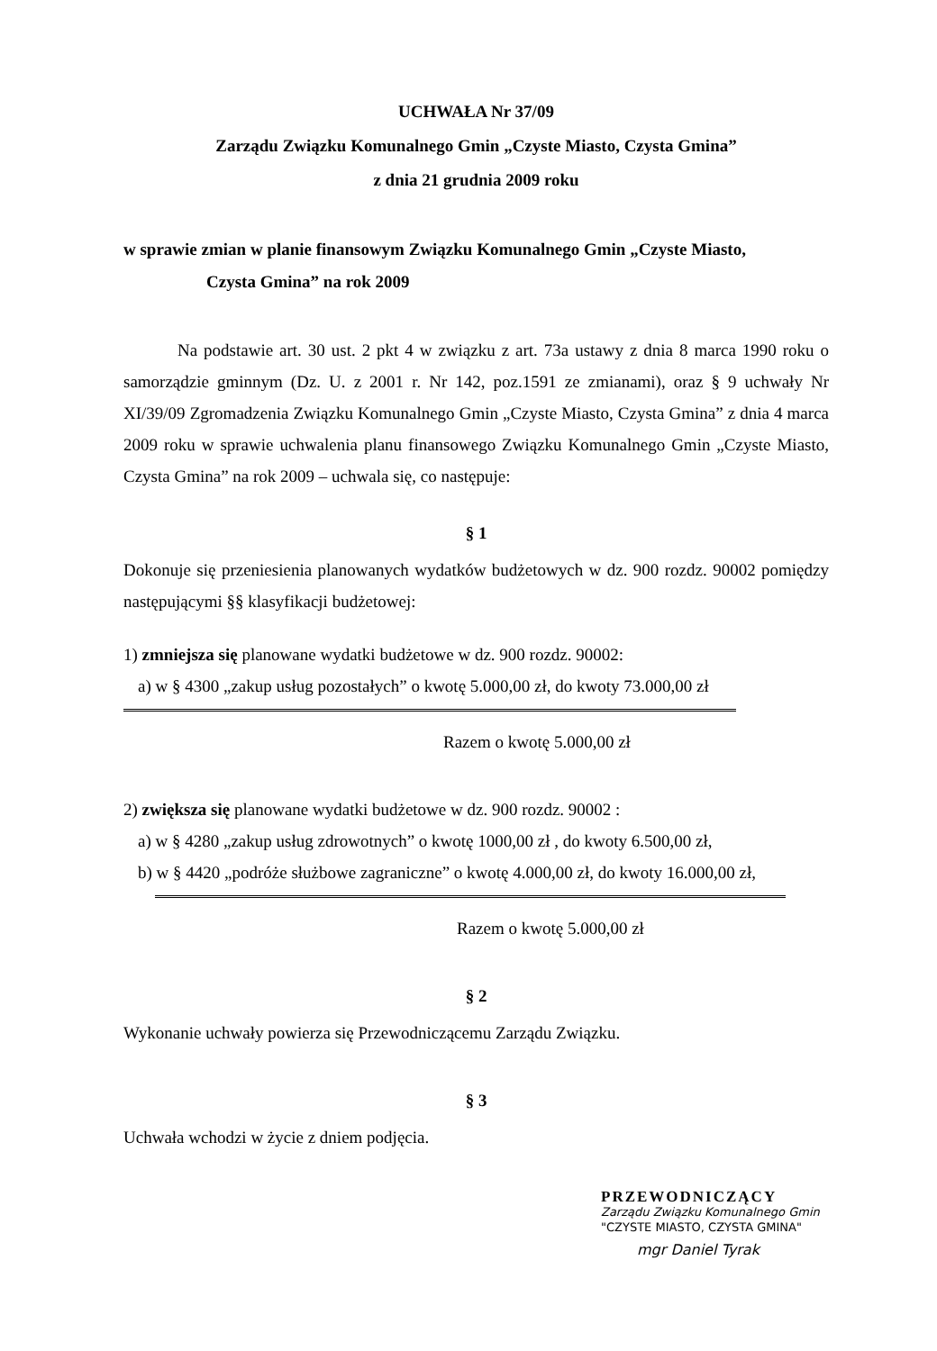UCHWAŁA Nr 37/09
Zarządu Związku Komunalnego Gmin „Czyste Miasto, Czysta Gmina”
z dnia 21 grudnia 2009 roku
w sprawie zmian w planie finansowym Związku Komunalnego Gmin „Czyste Miasto,
Czysta Gmina” na rok 2009
Na podstawie art. 30 ust. 2 pkt 4 w związku z art. 73a ustawy z dnia 8 marca 1990 roku o samorządzie gminnym (Dz. U. z 2001 r. Nr 142, poz.1591 ze zmianami), oraz § 9 uchwały Nr XI/39/09 Zgromadzenia Związku Komunalnego Gmin „Czyste Miasto, Czysta Gmina” z dnia 4 marca 2009 roku w sprawie uchwalenia planu finansowego Związku Komunalnego Gmin „Czyste Miasto, Czysta Gmina” na rok 2009 – uchwala się, co następuje:
§ 1
Dokonuje się przeniesienia planowanych wydatków budżetowych w dz. 900 rozdz. 90002 pomiędzy następującymi §§ klasyfikacji budżetowej:
1) zmniejsza się planowane wydatki budżetowe w dz. 900 rozdz. 90002:
a) w § 4300 „zakup usług pozostałych” o kwotę 5.000,00 zł, do kwoty 73.000,00 zł
Razem o kwotę 5.000,00 zł
2) zwiększa się planowane wydatki budżetowe w dz. 900 rozdz. 90002 :
a) w § 4280 „zakup usług zdrowotnych” o kwotę 1000,00 zł , do kwoty 6.500,00 zł,
b) w § 4420 „podróże służbowe zagraniczne” o kwotę 4.000,00 zł, do kwoty 16.000,00 zł,
Razem o kwotę 5.000,00 zł
§ 2
Wykonanie uchwały powierza się Przewodniczącemu Zarządu Związku.
§ 3
Uchwała wchodzi w życie z dniem podjęcia.
PRZEWODNICZĄCY
Zarządu Związku Komunalnego Gmin
"CZYSTE MIASTO, CZYSTA GMINA"
mgr Daniel Tyrak